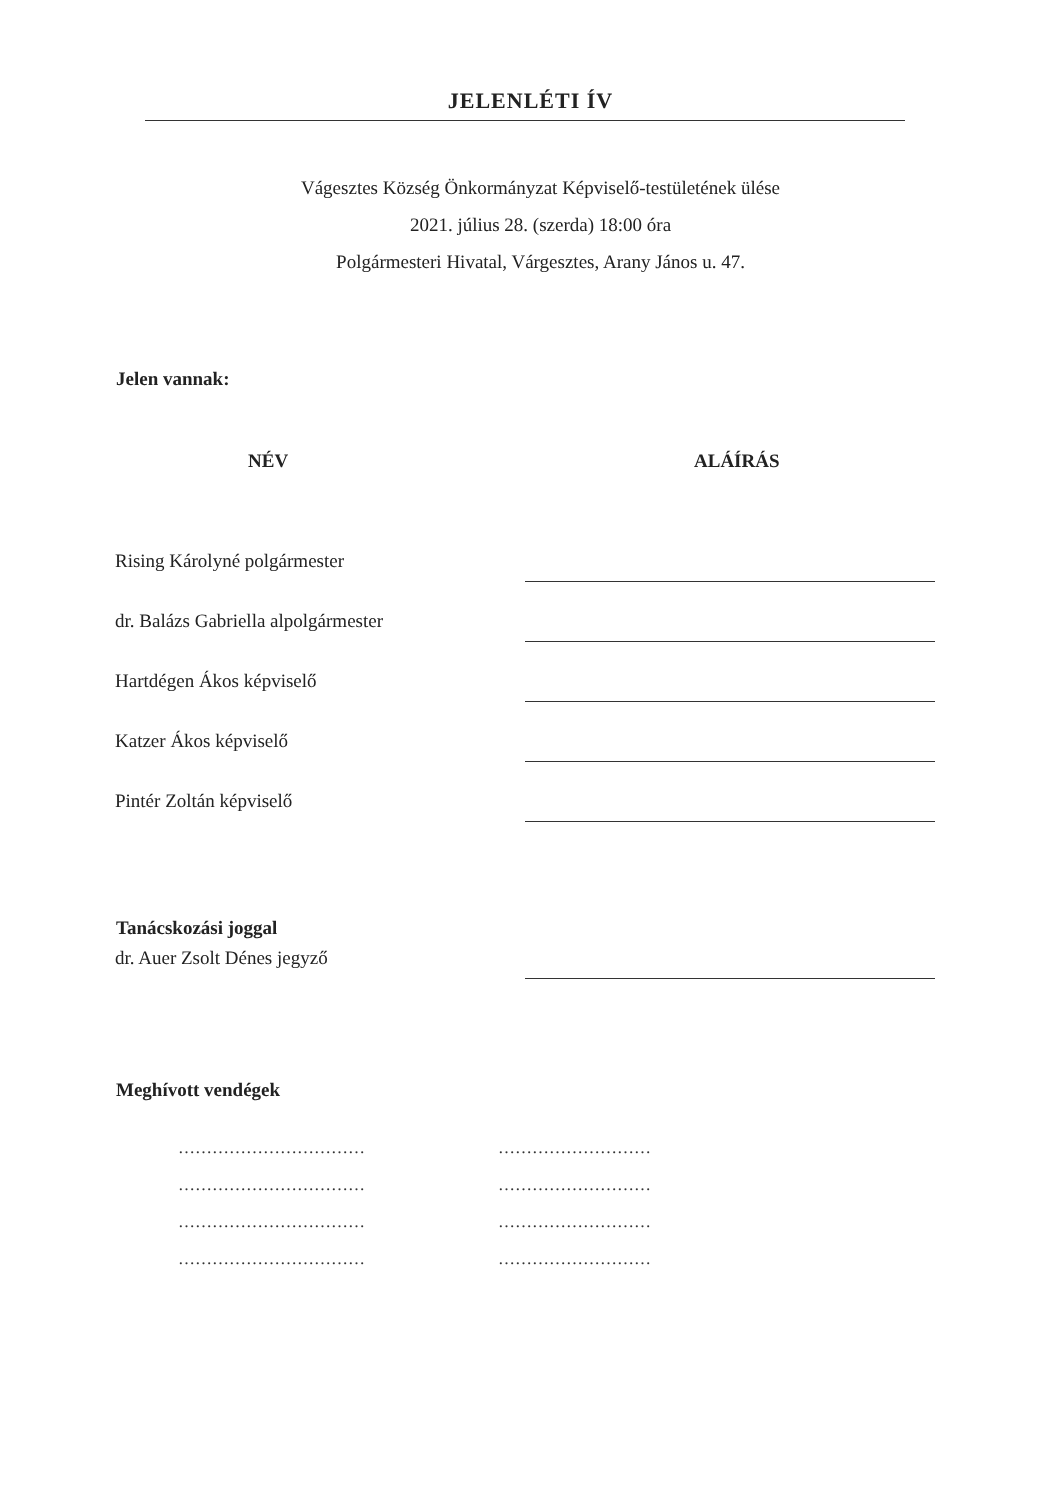JELENLÉTI ÍV
Vágesztes Község Önkormányzat Képviselő-testületének ülése
2021. július 28. (szerda) 18:00 óra
Polgármesteri Hivatal, Várgesztes, Arany János u. 47.
Jelen vannak:
NÉV ALÁÍRÁS
Rising Károlyné polgármester
dr. Balázs Gabriella alpolgármester
Hartdégen Ákos képviselő
Katzer Ákos képviselő
Pintér Zoltán képviselő
Tanácskozási joggal
dr. Auer Zsolt Dénes jegyző
Meghívott vendégek
…………………………… ………………………
…………………………… ………………………
…………………………… ………………………
…………………………… ………………………